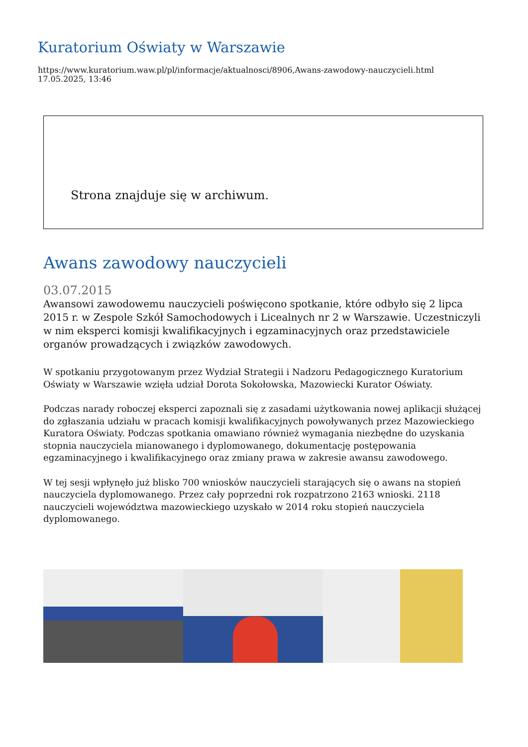Kuratorium Oświaty w Warszawie
https://www.kuratorium.waw.pl/pl/informacje/aktualnosci/8906,Awans-zawodowy-nauczycieli.html
17.05.2025, 13:46
Strona znajduje się w archiwum.
Awans zawodowy nauczycieli
03.07.2015
Awansowi zawodowemu nauczycieli poświęcono spotkanie, które odbyło się 2 lipca 2015 r. w Zespole Szkół Samochodowych i Licealnych nr 2 w Warszawie. Uczestniczyli w nim eksperci komisji kwalifikacyjnych i egzaminacyjnych oraz przedstawiciele organów prowadzących i związków zawodowych.
W spotkaniu przygotowanym przez Wydział Strategii i Nadzoru Pedagogicznego Kuratorium Oświaty w Warszawie wzięła udział Dorota Sokołowska, Mazowiecki Kurator Oświaty.
Podczas narady roboczej eksperci zapoznali się z zasadami użytkowania nowej aplikacji służącej do zgłaszania udziału w pracach komisji kwalifikacyjnych powoływanych przez Mazowieckiego Kuratora Oświaty. Podczas spotkania omawiano również wymagania niezbędne do uzyskania stopnia nauczyciela mianowanego i dyplomowanego, dokumentację postępowania egzaminacyjnego i kwalifikacyjnego oraz zmiany prawa w zakresie awansu zawodowego.
W tej sesji wpłynęło już blisko 700 wniosków nauczycieli starających się o awans na stopień nauczyciela dyplomowanego. Przez cały poprzedni rok rozpatrzono 2163 wnioski. 2118 nauczycieli województwa mazowieckiego uzyskało w 2014 roku stopień nauczyciela dyplomowanego.